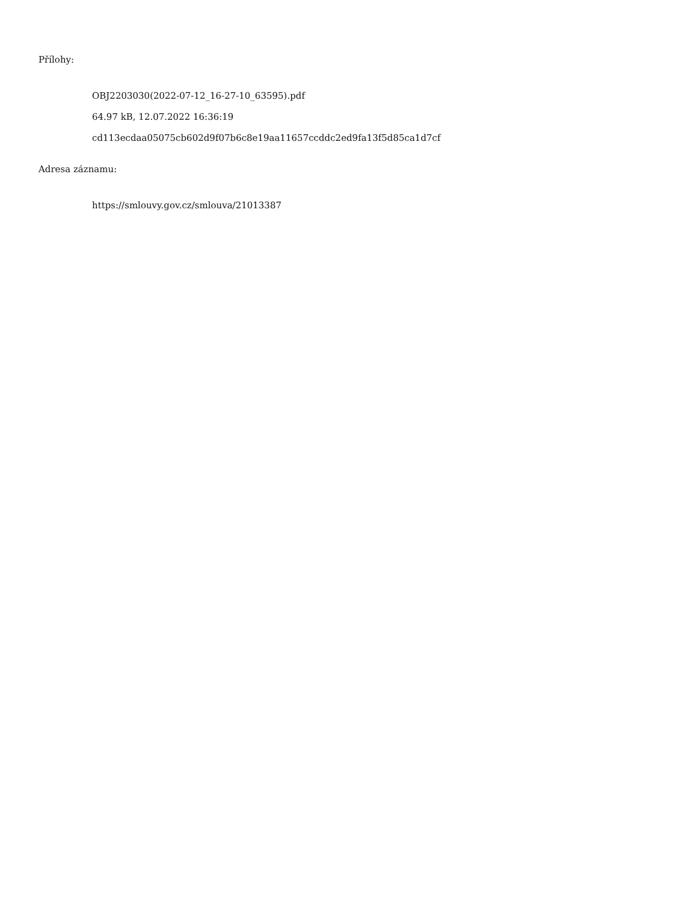Přílohy:
OBJ2203030(2022-07-12_16-27-10_63595).pdf
64.97 kB, 12.07.2022 16:36:19
cd113ecdaa05075cb602d9f07b6c8e19aa11657ccddc2ed9fa13f5d85ca1d7cf
Adresa záznamu:
https://smlouvy.gov.cz/smlouva/21013387